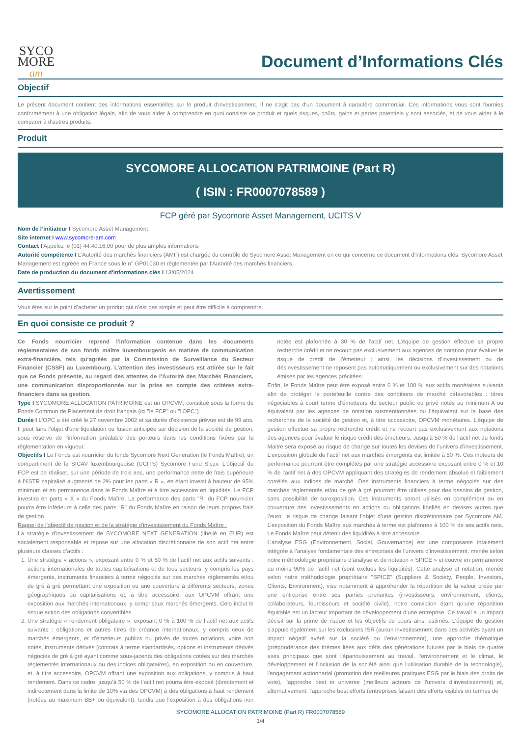SYCO
MORE
am
Document d’Informations Clés
Objectif
Le présent document contient des informations essentielles sur le produit d'investissement. Il ne s'agit pas d'un document à caractère commercial. Ces informations vous sont fournies conformément à une obligation légale, afin de vous aider à comprendre en quoi consiste ce produit et quels risques, coûts, gains et pertes potentiels y sont associés, et de vous aider à le comparer à d'autres produits.
Produit
SYCOMORE ALLOCATION PATRIMOINE (Part R)
( ISIN : FR0007078589 )
FCP géré par Sycomore Asset Management, UCITS V
Nom de l’initiateur I Sycomore Asset Management
Site internet I www.sycomore-am.com
Contact I Appelez le (01) 44.40.16.00 pour de plus amples informations
Autorité compétente I L'Autorité des marchés financiers (AMF) est chargée du contrôle de Sycomore Asset Management en ce qui concerne ce document d'informations clés. Sycomore Asset Management est agréée en France sous le n° GP01030 et réglementée par l'Autorité des marchés financiers.
Date de production du document d'informations clés I 13/05/2024
Avertissement
Vous êtes sur le point d’acheter un produit qui n’est pas simple et peut être difficile à comprendre.
En quoi consiste ce produit ?
Ce Fonds nourricier reprend l'information contenue dans les documents réglementaires de son fonds maître luxembourgeois en matière de communication extra-financière, tels qu'agréés par la Commission de Surveillance du Secteur Financier (CSSF) au Luxembourg. L’attention des investisseurs est attirée sur le fait que ce Fonds présente, au regard des attentes de l’Autorité des Marchés Financiers, une communication disproportionnée sur la prise en compte des critères extra-financiers dans sa gestion.
Type I SYCOMORE ALLOCATION PATRIMOINE est un OPCVM, constitué sous la forme de Fonds Commun de Placement de droit français (ici "le FCP" ou "l'OPC").
Durée I L'OPC a été créé le 27 novembre 2002 et sa durée d'existence prévue est de 99 ans. Il peut faire l'objet d'une liquidation ou fusion anticipée sur décision de la société de gestion, sous réserve de l'information préalable des porteurs dans les conditions fixées par la réglementation en vigueur.
Objectifs I Le Fonds est nourricier du fonds Sycomore Next Generation (le Fonds Maître), un compartiment de la SICAV luxembourgeoise (UCITS) Sycomore Fund Sicav. L’objectif du FCP est de réaliser, sur une période de trois ans, une performance nette de frais supérieure à l’€STR capitalisé augmenté de 2% pour les parts « R », en étant investi à hauteur de 95% minimum et en permanence dans le Fonds Maître et à titre accessoire en liquidités. Le FCP investira en parts « X » du Fonds Maître. La performance des parts "R" du FCP nourricier pourra être inférieure à celle des parts "R" du Fonds Maître en raison de leurs propres frais de gestion.
Rappel de l'objectif de gestion et de la stratégie d'investissement du Fonds Maître :
La stratégie d’investissement de SYCOMORE NEXT GENERATION (libellé en EUR) est socialement responsable et repose sur une allocation discrétionnaire de son actif net entre plusieurs classes d’actifs :
1. Une stratégie « actions », exposant entre 0 % et 50 % de l’actif net aux actifs suivants : actions internationales de toutes capitalisations et de tous secteurs, y compris les pays émergents, instruments financiers à terme négociés sur des marchés réglementés et/ou de gré à gré permettant une exposition ou une couverture à différents secteurs, zones géographiques ou capitalisations et, à titre accessoire, aux OPCVM offrant une exposition aux marchés internationaux, y comprisaux marchés émergents. Cela inclut le risque action des obligations convertibles.
2. Une stratégie « rendement obligataire », exposant 0 % à 100 % de l’actif net aux actifs suivants : obligations et autres titres de créance internationaux, y compris ceux de marchés émergents, et d’émetteurs publics ou privés de toutes notations, voire non notés, instruments dérivés (contrats à terme standardisés, options et instruments dérivés négociés de gré à gré ayant comme sous-jacents des obligations cotées sur des marchés réglementés internationaux ou des indices obligataires), en exposition ou en couverture, et, à titre accessoire, OPCVM offrant une exposition aux obligations, y compris à haut rendement. Dans ce cadre, jusqu’à 50 % de l’actif net pourra être exposé (directement et indirectement dans la limite de 10% via des OPCVM) à des obligations à haut rendement (notées au maximum BB+ ou équivalent), tandis que l’exposition à des obligations non notée est plafonnée à 30 % de l’actif net. L’équipe de gestion effectue sa propre recherche crédit et ne recourt pas exclusivement aux agences de notation pour évaluer le risque de crédit de l’émetteur ; ainsi, les décisions d’investissement ou de désinvestissement ne reposent pas automatiquement ou exclusivement sur des notations émises par les agences précitées.
Enfin, le Fonds Maître peut être exposé entre 0 % et 100 % aux actifs monétaires suivants afin de protéger le portefeuille contre des conditions de marché défavorables : titres négociables à court terme d’émetteurs du secteur public ou privé notés au minimum A ou équivalent par les agences de notation susmentionnées ou l’équivalent sur la base des recherches de la société de gestion et, à titre accessoire, OPCVM monétaires. L’équipe de gestion effectue sa propre recherche crédit et ne recourt pas exclusivement aux notations des agences pour évaluer le risque crédit des émetteurs. Jusqu’à 50 % de l’actif net du fonds Maitre sera exposé au risque de change sur toutes les devises de l’univers d’investissement. L’exposition globale de l’actif net aux marchés émergents est limitée à 50 %. Ces moteurs de performance pourront être complétés par une stratégie accessoire exposant entre 0 % et 10 % de l’actif net à des OPCVM appliquant des stratégies de rendement absolue et faiblement corrélés aux indices de marché. Des instruments financiers à terme négociés sur des marchés réglementés et/ou de gré à gré pourront être utilisés pour des besoins de gestion, sans possibilité de surexposition. Ces instruments seront utilisés en complément ou en couverture des investissements en actions ou obligations libellés en devises autres que l’euro, le risque de change faisant l’objet d’une gestion discrétionnaire par Sycomore AM. L’exposition du Fonds Maître aux marchés à terme est plafonnée à 100 % de ses actifs nets. Le Fonds Maître peut détenir des liquidités à titre accessoire.
L’analyse ESG (Environnement, Social, Gouvernance) est une composante totalement intégrée à l’analyse fondamentale des entreprises de l'univers d’investissement, menée selon notre méthodologie propriétaire d’analyse et de notation « SPICE » et couvre en permanence au moins 90% de l'actif net (sont exclues les liquidités). Cette analyse et notation, menée selon notre méthodologie propriétaire "SPICE" (Suppliers & Society, People, Investors, Clients, Environment), vise notamment à appréhender la répartition de la valeur créée par une entreprise entre ses parties prenantes (investisseurs, environnement, clients, collaborateurs, fournisseurs et société civile). notre conviction étant qu’une répartition équitable est un facteur important de développement d’une entreprise. Ce travail a un impact décisif sur la prime de risque et les objectifs de cours ainsi estimés. L’équipe de gestion s’appuie également sur les exclusions ISR (aucun investissement dans des activités ayant un impact négatif avéré sur la société ou l’environnement), une approche thématique (prépondérance des thèmes liées aux défis des générations futures par le biais de quatre axes principaux que sont l'épanouissement au travail, l'environnement et le climat, le développement et l'inclusion de la société ainsi que l'utilisation durable de la technologie), l'engagement actionnarial (promotion des meilleures pratiques ESG par le biais des droits de vote), l'approche best in universe (meilleurs acteurs de l'univers d’investissement) et, alternativement, l'approche best efforts (entreprises faisant des efforts visibles en termes de
SYCOMORE ALLOCATION PATRIMOINE (Part R) FR0007078589
1/4